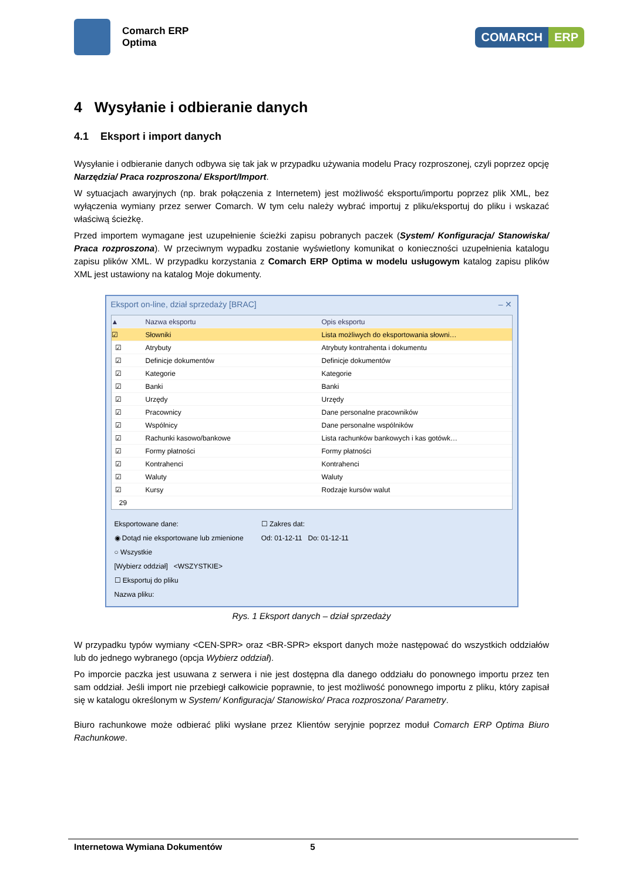Comarch ERP
Optima
COMARCH ERP
4 Wysyłanie i odbieranie danych
4.1 Eksport i import danych
Wysyłanie i odbieranie danych odbywa się tak jak w przypadku używania modelu Pracy rozproszonej, czyli poprzez opcję Narzędzia/ Praca rozproszona/ Eksport/Import.
W sytuacjach awaryjnych (np. brak połączenia z Internetem) jest możliwość eksportu/importu poprzez plik XML, bez wyłączenia wymiany przez serwer Comarch. W tym celu należy wybrać importuj z pliku/eksportuj do pliku i wskazać właściwą ścieżkę.
Przed importem wymagane jest uzupełnienie ścieżki zapisu pobranych paczek (System/ Konfiguracja/ Stanowiska/ Praca rozproszona). W przeciwnym wypadku zostanie wyświetlony komunikat o konieczności uzupełnienia katalogu zapisu plików XML. W przypadku korzystania z Comarch ERP Optima w modelu usługowym katalog zapisu plików XML jest ustawiony na katalog Moje dokumenty.
Eksport on-line, dział sprzedaży [BRAC] – ✕
▲ Nazwa eksportu Opis eksportu
☑ Słowniki
Lista możliwych do eksportowania słowni…
☑ Atrybuty
Atrybuty kontrahenta i dokumentu
☑ Definicje dokumentów Definicje dokumentów
☑ Kategorie Kategorie
☑ Banki Banki
☑ Urzędy Urzędy
☑ Pracownicy Dane personalne pracowników
☑ Wspólnicy Dane personalne wspólników
☑ Rachunki kasowo/bankowe
Lista rachunków bankowych i kas gotówk…
☑ Formy płatności Formy płatności
☑ Kontrahenci Kontrahenci
☑ Waluty Waluty
☑ Kursy Rodzaje kursów walut
29
Eksportowane dane:
◉ Dotąd nie eksportowane lub zmienione
○ Wszystkie
☐ Zakres dat:
Od: 01-12-11 Do: 01-12-11
[Wybierz oddział] <WSZYSTKIE>
☐ Eksportuj do pliku
Nazwa pliku:
Rys. 1 Eksport danych – dział sprzedaży
W przypadku typów wymiany <CEN-SPR> oraz <BR-SPR> eksport danych może następować do wszystkich oddziałów lub do jednego wybranego (opcja Wybierz oddział).
Po imporcie paczka jest usuwana z serwera i nie jest dostępna dla danego oddziału do ponownego importu przez ten sam oddział. Jeśli import nie przebiegł całkowicie poprawnie, to jest możliwość ponownego importu z pliku, który zapisał się w katalogu określonym w System/ Konfiguracja/ Stanowisko/ Praca rozproszona/ Parametry.
Biuro rachunkowe może odbierać pliki wysłane przez Klientów seryjnie poprzez moduł Comarch ERP Optima Biuro Rachunkowe.
Internetowa Wymiana Dokumentów 5